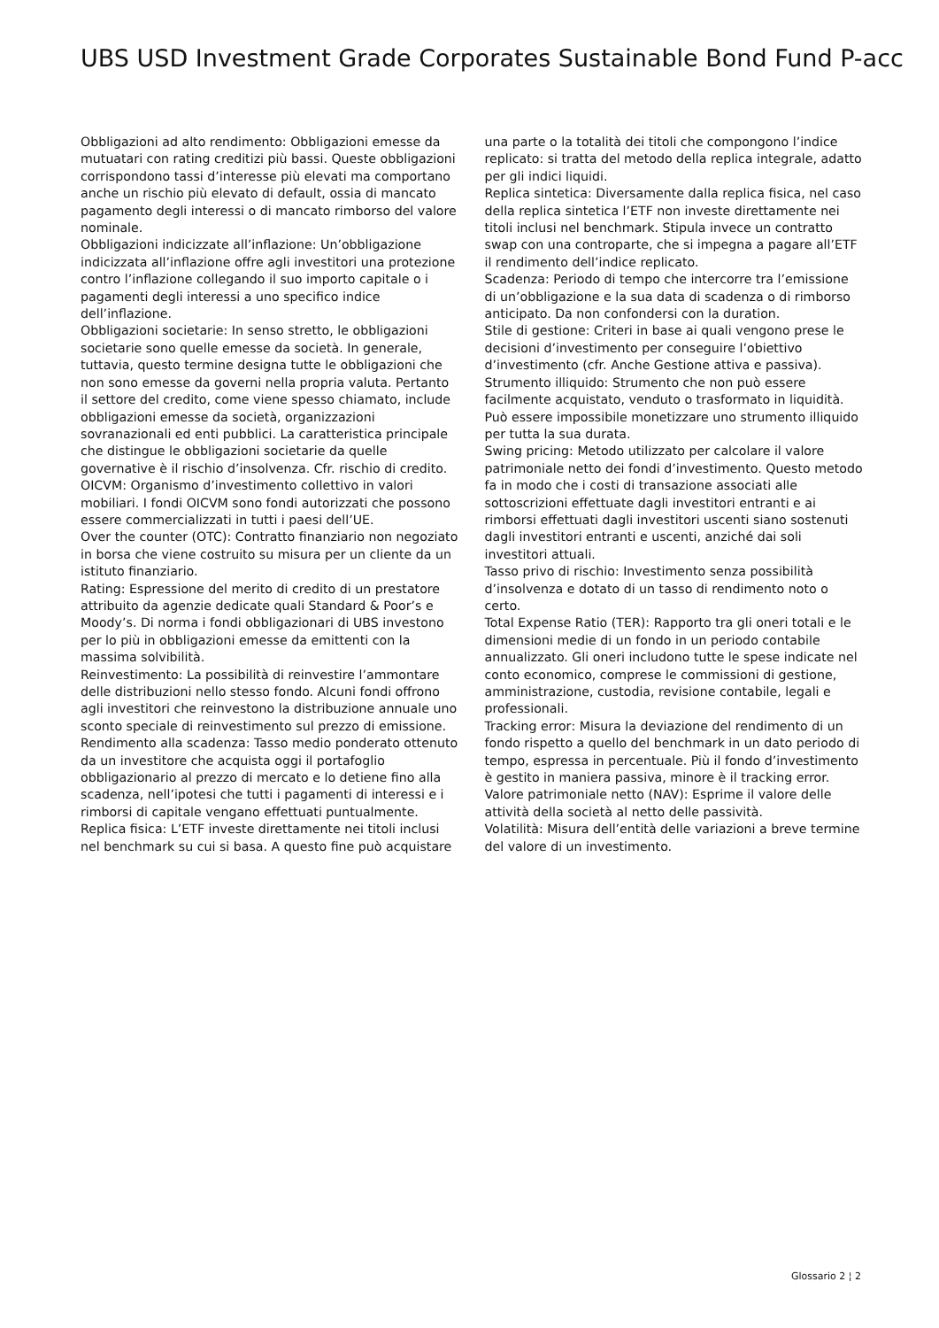UBS USD Investment Grade Corporates Sustainable Bond Fund P-acc
Obbligazioni ad alto rendimento: Obbligazioni emesse da mutuatari con rating creditizi più bassi. Queste obbligazioni corrispondono tassi d’interesse più elevati ma comportano anche un rischio più elevato di default, ossia di mancato pagamento degli interessi o di mancato rimborso del valore nominale.
Obbligazioni indicizzate all’inflazione: Un’obbligazione indicizzata all’inflazione offre agli investitori una protezione contro l’inflazione collegando il suo importo capitale o i pagamenti degli interessi a uno specifico indice dell’inflazione.
Obbligazioni societarie: In senso stretto, le obbligazioni societarie sono quelle emesse da società. In generale, tuttavia, questo termine designa tutte le obbligazioni che non sono emesse da governi nella propria valuta. Pertanto il settore del credito, come viene spesso chiamato, include obbligazioni emesse da società, organizzazioni sovranazionali ed enti pubblici. La caratteristica principale che distingue le obbligazioni societarie da quelle governative è il rischio d’insolvenza. Cfr. rischio di credito.
OICVM: Organismo d’investimento collettivo in valori mobiliari. I fondi OICVM sono fondi autorizzati che possono essere commercializzati in tutti i paesi dell’UE.
Over the counter (OTC): Contratto finanziario non negoziato in borsa che viene costruito su misura per un cliente da un istituto finanziario.
Rating: Espressione del merito di credito di un prestatore attribuito da agenzie dedicate quali Standard & Poor’s e Moody’s. Di norma i fondi obbligazionari di UBS investono per lo più in obbligazioni emesse da emittenti con la massima solvibilità.
Reinvestimento: La possibilità di reinvestire l’ammontare delle distribuzioni nello stesso fondo. Alcuni fondi offrono agli investitori che reinvestono la distribuzione annuale uno sconto speciale di reinvestimento sul prezzo di emissione.
Rendimento alla scadenza: Tasso medio ponderato ottenuto da un investitore che acquista oggi il portafoglio obbligazionario al prezzo di mercato e lo detiene fino alla scadenza, nell’ipotesi che tutti i pagamenti di interessi e i rimborsi di capitale vengano effettuati puntualmente.
Replica fisica: L’ETF investe direttamente nei titoli inclusi nel benchmark su cui si basa. A questo fine può acquistare una parte o la totalità dei titoli che compongono l’indice replicato: si tratta del metodo della replica integrale, adatto per gli indici liquidi.
Replica sintetica: Diversamente dalla replica fisica, nel caso della replica sintetica l’ETF non investe direttamente nei titoli inclusi nel benchmark. Stipula invece un contratto swap con una controparte, che si impegna a pagare all’ETF il rendimento dell’indice replicato.
Scadenza: Periodo di tempo che intercorre tra l’emissione di un’obbligazione e la sua data di scadenza o di rimborso anticipato. Da non confondersi con la duration.
Stile di gestione: Criteri in base ai quali vengono prese le decisioni d’investimento per conseguire l’obiettivo d’investimento (cfr. Anche Gestione attiva e passiva).
Strumento illiquido: Strumento che non può essere facilmente acquistato, venduto o trasformato in liquidità. Può essere impossibile monetizzare uno strumento illiquido per tutta la sua durata.
Swing pricing: Metodo utilizzato per calcolare il valore patrimoniale netto dei fondi d’investimento. Questo metodo fa in modo che i costi di transazione associati alle sottoscrizioni effettuate dagli investitori entranti e ai rimborsi effettuati dagli investitori uscenti siano sostenuti dagli investitori entranti e uscenti, anziché dai soli investitori attuali.
Tasso privo di rischio: Investimento senza possibilità d’insolvenza e dotato di un tasso di rendimento noto o certo.
Total Expense Ratio (TER): Rapporto tra gli oneri totali e le dimensioni medie di un fondo in un periodo contabile annualizzato. Gli oneri includono tutte le spese indicate nel conto economico, comprese le commissioni di gestione, amministrazione, custodia, revisione contabile, legali e professionali.
Tracking error: Misura la deviazione del rendimento di un fondo rispetto a quello del benchmark in un dato periodo di tempo, espressa in percentuale. Più il fondo d’investimento è gestito in maniera passiva, minore è il tracking error.
Valore patrimoniale netto (NAV): Esprime il valore delle attività della società al netto delle passività.
Volatilità: Misura dell’entità delle variazioni a breve termine del valore di un investimento.
Glossario 2 ¦ 2